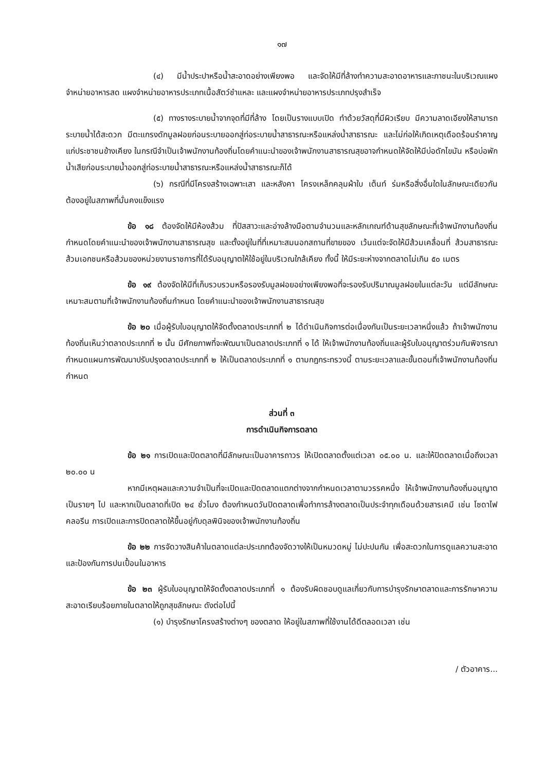๑๗
(๔) มีน้ำประปาหรือน้ำสะอาดอย่างเพียงพอ และจัดให้มีที่ล้างทำความสะอาดอาหารและภาชนะในบริเวณแผงจำหน่ายอาหารสด แผงจำหน่ายอาหารประเภทเนื้อสัตว์ชำแหละ และแผงจำหน่ายอาหารประเภทปรุงสำเร็จ
(๕) ทางรางระบายน้ำจากจุดที่มีที่ล้าง โดยเป็นรางแบบเปิด ทำด้วยวัสดุที่มีผิวเรียบ มีความลาดเอียงให้สามารถระบายน้ำได้สะดวก มีตะแกรงดักมูลฝอยก่อนระบายออกสู่ท่อระบายน้ำสาธารณะหรือแหล่งน้ำสาธารณะ และไม่ก่อให้เกิดเหตุเดือดร้อนรำคาญแก่ประชาชนข้างเคียง ในกรณีจำเป็นเจ้าพนักงานท้องถิ่นโดยคำแนะนำของเจ้าพนักงานสาธารณสุขอาจกำหนดให้จัดให้มีบ่อดักไขมัน หรือบ่อพักน้ำเสียก่อนระบายน้ำออกสู่ท่อระบายน้ำสาธารณะหรือแหล่งน้ำสาธารณะก็ได้
(๖) กรณีที่มีโครงสร้างเฉพาะเสา และหลังคา โครงเหล็กคลุมผ้าใบ เต็นท์ ร่มหรือสิ่งอื่นใดในลักษณะเดียวกัน ต้องอยู่ในสภาพที่มั่นคงแข็งแรง
ข้อ ๑๘ ต้องจัดให้มีห้องส้วม ที่ปัสสาวะและอ่างล้างมือตามจำนวนและหลักเกณฑ์ด้านสุขลักษณะที่เจ้าพนักงานท้องถิ่นกำหนดโดยคำแนะนำของเจ้าพนักงานสาธารณสุข และตั้งอยู่ในที่ที่เหมาะสมนอกสถานที่ขายของ เว้นแต่จะจัดให้มีส้วมเคลื่อนที่ ส้วมสาธารณะ ส้วมเอกชนหรือส้วมของหน่วยงานราชการที่ได้รับอนุญาตให้ใช้อยู่ในบริเวณใกล้เคียง ทั้งนี้ ให้มีระยะห่างจากตลาดไม่เกิน ๕๐ เมตร
ข้อ ๑๙ ต้องจัดให้มีที่เก็บรวบรวมหรือรองรับมูลฝอยอย่างเพียงพอที่จะรองรับปริมาณมูลฝอยในแต่ละวัน แต่มีลักษณะเหมาะสมตามที่เจ้าพนักงานท้องถิ่นกำหนด โดยคำแนะนำของเจ้าพนักงานสาธารณสุข
ข้อ ๒๐ เมื่อผู้รับใบอนุญาตให้จัดตั้งตลาดประเภทที่ ๒ ได้ดำเนินกิจการต่อเนื่องกันเป็นระยะเวลาหนึ่งแล้ว ถ้าเจ้าพนักงานท้องถิ่นเห็นว่าตลาดประเภทที่ ๒ นั้น มีศักยภาพที่จะพัฒนาเป็นตลาดประเภทที่ ๑ ได้ ให้เจ้าพนักงานท้องถิ่นและผู้รับใบอนุญาตร่วมกันพิจารณากำหนดแผนการพัฒนาปรับปรุงตลาดประเภทที่ ๒ ให้เป็นตลาดประเภทที่ ๑ ตามกฎกระทรวงนี้ ตามระยะเวลาและขั้นตอนที่เจ้าพนักงานท้องถิ่นกำหนด
ส่วนที่ ๓
การดำเนินกิจการตลาด
ข้อ ๒๑ การเปิดและปิดตลาดที่มีลักษณะเป็นอาคารถาวร ให้เปิดตลาดตั้งแต่เวลา ๐๕.๐๐ น. และให้ปิดตลาดเมื่อถึงเวลา ๒๐.๐๐ น
หากมีเหตุผลและความจำเป็นที่จะเปิดและปิดตลาดแตกต่างจากกำหนดเวลาตามวรรคหนึ่ง ให้เจ้าพนักงานท้องถิ่นอนุญาตเป็นรายๆ ไป และหากเป็นตลาดที่เปิด ๒๔ ชั่วโมง ต้องกำหนดวันปิดตลาดเพื่อทำการล้างตลาดเป็นประจำทุกเดือนด้วยสารเคมี เช่น โซดาไฟ คลอรีน การเปิดและการปิดตลาดให้ขึ้นอยู่กับดุลพินิจของเจ้าพนักงานท้องถิ่น
ข้อ ๒๒ การจัดวางสินค้าในตลาดแต่ละประเภทต้องจัดวางให้เป็นหมวดหมู่ ไม่ปะปนกัน เพื่อสะดวกในการดูแลความสะอาดและป้องกันการปนเปื้อนในอาหาร
ข้อ ๒๓ ผู้รับใบอนุญาตให้จัดตั้งตลาดประเภทที่ ๑ ต้องรับผิดชอบดูแลเกี่ยวกับการบำรุงรักษาตลาดและการรักษาความสะอาดเรียบร้อยภายในตลาดให้ถูกสุขลักษณะ ดังต่อไปนี้
(๑) บำรุงรักษาโครงสร้างต่างๆ ของตลาด ให้อยู่ในสภาพที่ใช้งานได้ดีตลอดเวลา เช่น
/ ตัวอาคาร...